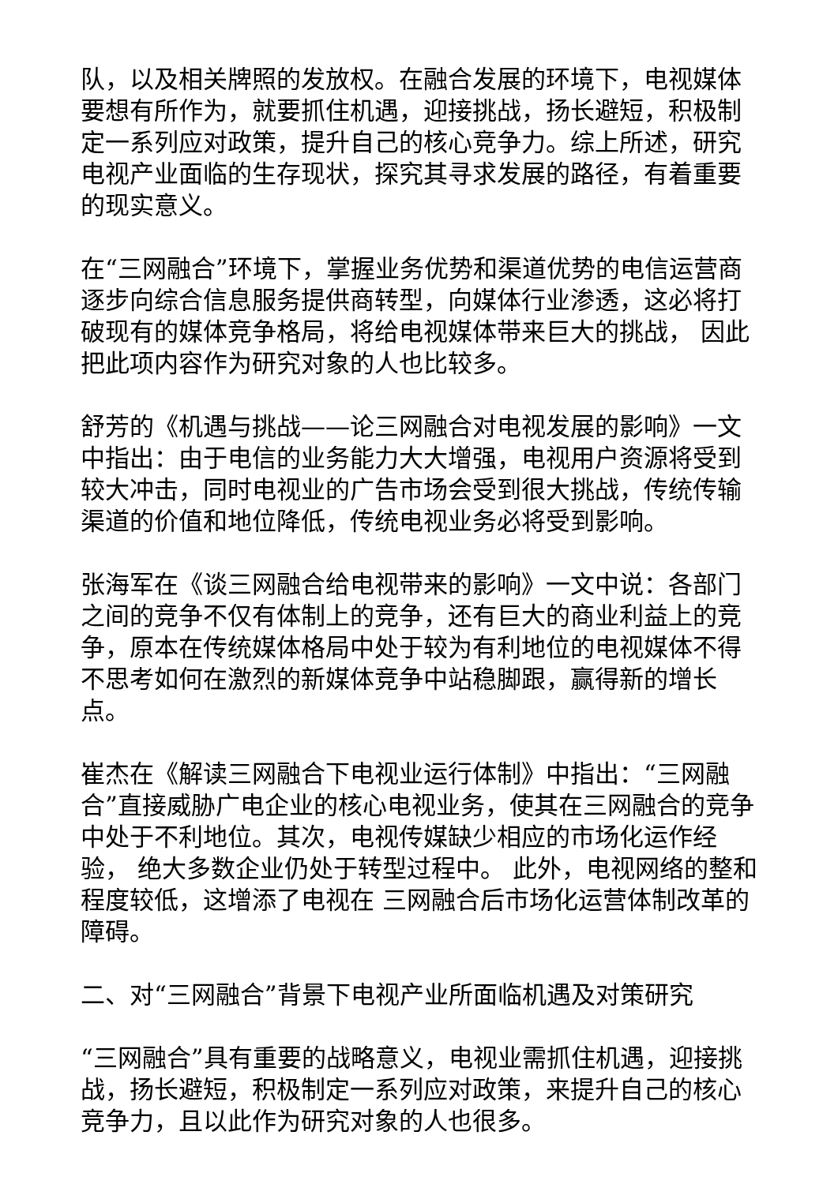队，以及相关牌照的发放权。在融合发展的环境下，电视媒体要想有所作为，就要抓住机遇，迎接挑战，扬长避短，积极制定一系列应对政策，提升自己的核心竞争力。综上所述，研究电视产业面临的生存现状，探究其寻求发展的路径，有着重要的现实意义。
在“三网融合”环境下，掌握业务优势和渠道优势的电信运营商逐步向综合信息服务提供商转型，向媒体行业渗透，这必将打破现有的媒体竞争格局，将给电视媒体带来巨大的挑战， 因此把此项内容作为研究对象的人也比较多。
舒芳的《机遇与挑战——论三网融合对电视发展的影响》一文中指出：由于电信的业务能力大大增强，电视用户资源将受到较大冲击，同时电视业的广告市场会受到很大挑战，传统传输渠道的价值和地位降低，传统电视业务必将受到影响。
张海军在《谈三网融合给电视带来的影响》一文中说：各部门之间的竞争不仅有体制上的竞争，还有巨大的商业利益上的竞争，原本在传统媒体格局中处于较为有利地位的电视媒体不得不思考如何在激烈的新媒体竞争中站稳脚跟，赢得新的增长点。
崔杰在《解读三网融合下电视业运行体制》中指出：“三网融合”直接威胁广电企业的核心电视业务，使其在三网融合的竞争中处于不利地位。其次，电视传媒缺少相应的市场化运作经验， 绝大多数企业仍处于转型过程中。 此外，电视网络的整和程度较低，这增添了电视在 三网融合后市场化运营体制改革的障碍。
二、对“三网融合”背景下电视产业所面临机遇及对策研究
“三网融合”具有重要的战略意义，电视业需抓住机遇，迎接挑战，扬长避短，积极制定一系列应对政策，来提升自己的核心竞争力，且以此作为研究对象的人也很多。